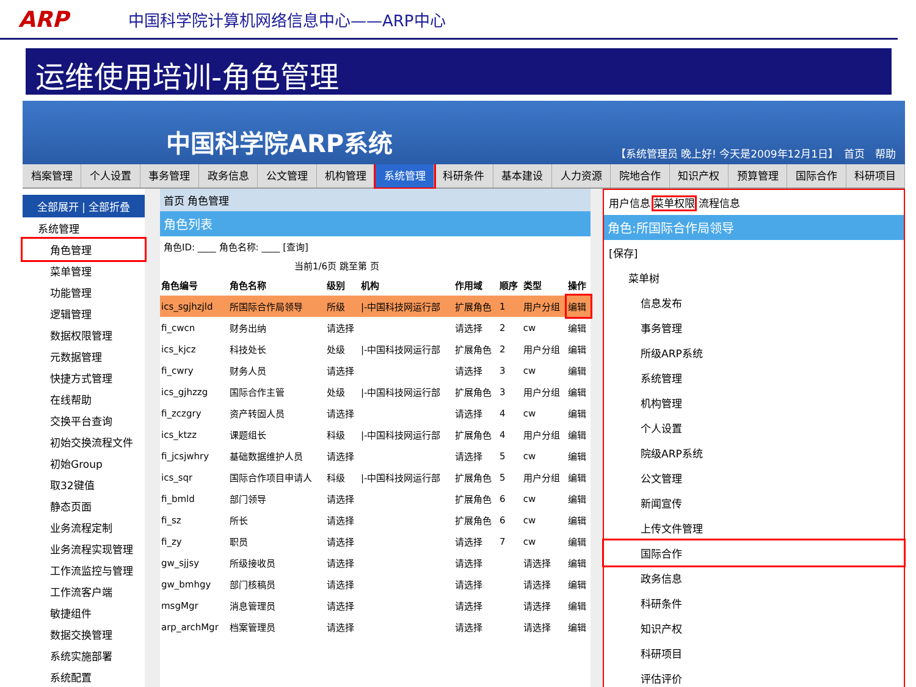ARP 中国科学院计算机网络信息中心——ARP中心
运维使用培训-角色管理
中国科学院ARP系统
【系统管理员 晚上好! 今天是2009年12月1日】　首页　帮助
档案管理 个人设置 事务管理 政务信息 公文管理 机构管理 系统管理 科研条件 基本建设 人力资源 院地合作 知识产权 预算管理 国际合作 科研项目
全部展开 | 全部折叠
系统管理
角色管理
菜单管理
功能管理
逻辑管理
数据权限管理
元数据管理
快捷方式管理
在线帮助
交换平台查询
初始交换流程文件
初始Group
取32键值
静态页面
业务流程定制
业务流程实现管理
工作流监控与管理
工作流客户端
敏捷组件
数据交换管理
系统实施部署
系统配置
首页 角色管理
角色列表
角色ID: ____ 角色名称: ____ [查询]
当前1/6页 跳至第 页
| 角色编号 | 角色名称 | 级别 | 机构 | 作用域 | 顺序 | 类型 | 操作 |
| --- | --- | --- | --- | --- | --- | --- | --- |
| ics_sgjhzjld | 所国际合作局领导 | 所级 | /-中国科技网运行部 | 扩展角色 | 1 | 用户分组 | 编辑 |
| fi_cwcn | 财务出纳 | 请选择 | | 请选择 | 2 | cw | 编辑 |
| ics_kjcz | 科技处长 | 处级 | /-中国科技网运行部 | 扩展角色 | 2 | 用户分组 | 编辑 |
| fi_cwry | 财务人员 | 请选择 | | 请选择 | 3 | cw | 编辑 |
| ics_gjhzzg | 国际合作主管 | 处级 | /-中国科技网运行部 | 扩展角色 | 3 | 用户分组 | 编辑 |
| fi_zczgry | 资产转固人员 | 请选择 | | 请选择 | 4 | cw | 编辑 |
| ics_ktzz | 课题组长 | 科级 | /-中国科技网运行部 | 扩展角色 | 4 | 用户分组 | 编辑 |
| fi_jcsjwhry | 基础数据维护人员 | 请选择 | | 请选择 | 5 | cw | 编辑 |
| ics_sqr | 国际合作项目申请人 | 科级 | /-中国科技网运行部 | 扩展角色 | 5 | 用户分组 | 编辑 |
| fi_bmld | 部门领导 | 请选择 | | 扩展角色 | 6 | cw | 编辑 |
| fi_sz | 所长 | 请选择 | | 扩展角色 | 6 | cw | 编辑 |
| fi_zy | 职员 | 请选择 | | 请选择 | 7 | cw | 编辑 |
| gw_sjjsy | 所级接收员 | 请选择 | | 请选择 | | 请选择 | 编辑 |
| gw_bmhgy | 部门核稿员 | 请选择 | | 请选择 | | 请选择 | 编辑 |
| msgMgr | 消息管理员 | 请选择 | | 请选择 | | 请选择 | 编辑 |
| arp_archMgr | 档案管理员 | 请选择 | | 请选择 | | 请选择 | 编辑 |
用户信息 菜单权限 流程信息
角色:所国际合作局领导
[保存]
菜单树
信息发布
事务管理
所级ARP系统
系统管理
机构管理
个人设置
院级ARP系统
公文管理
新闻宣传
上传文件管理
国际合作
政务信息
科研条件
知识产权
科研项目
评估评价